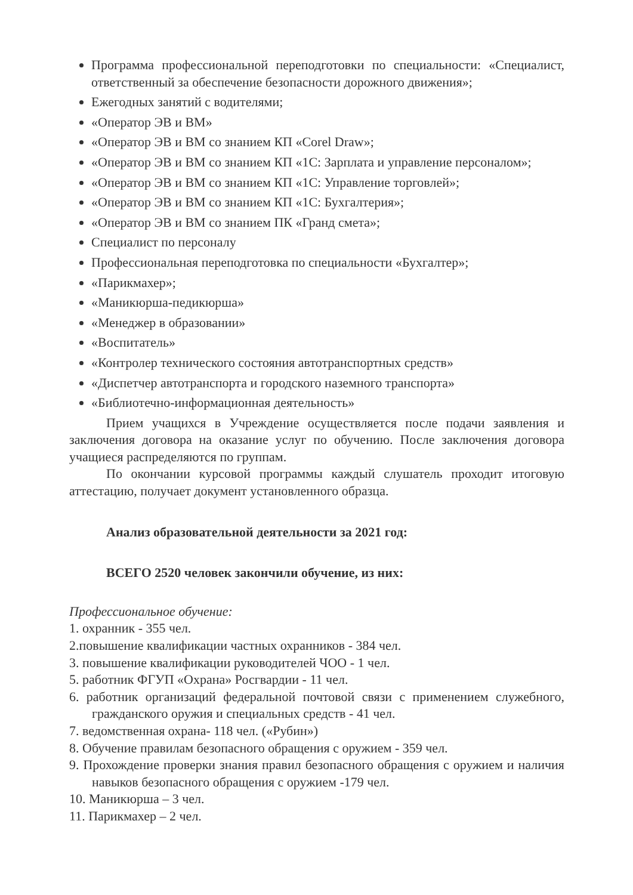Программа профессиональной переподготовки по специальности: «Специалист, ответственный за обеспечение безопасности дорожного движения»;
Ежегодных занятий с водителями;
«Оператор ЭВ и ВМ»
«Оператор ЭВ и ВМ со знанием КП «Corel Draw»;
«Оператор ЭВ и ВМ со знанием КП «1С: Зарплата и управление персоналом»;
«Оператор ЭВ и ВМ со знанием КП «1С: Управление торговлей»;
«Оператор ЭВ и ВМ со знанием КП «1С: Бухгалтерия»;
«Оператор ЭВ и ВМ со знанием ПК «Гранд смета»;
Специалист по персоналу
Профессиональная переподготовка по специальности «Бухгалтер»;
«Парикмахер»;
«Маникюрша-педикюрша»
«Менеджер в образовании»
«Воспитатель»
«Контролер технического состояния автотранспортных средств»
«Диспетчер автотранспорта и городского наземного транспорта»
«Библиотечно-информационная деятельность»
Прием учащихся в Учреждение осуществляется после подачи заявления и заключения договора на оказание услуг по обучению. После заключения договора учащиеся распределяются по группам.
По окончании курсовой программы каждый слушатель проходит итоговую аттестацию, получает документ установленного образца.
Анализ образовательной деятельности за 2021 год:
ВСЕГО 2520 человек закончили обучение, из них:
Профессиональное обучение:
1. охранник - 355 чел.
2.повышение квалификации частных охранников - 384 чел.
3. повышение квалификации руководителей ЧОО - 1 чел.
5. работник ФГУП «Охрана» Росгвардии - 11 чел.
6. работник организаций федеральной почтовой связи с применением служебного, гражданского оружия и специальных средств - 41 чел.
7. ведомственная охрана- 118 чел. («Рубин»)
8. Обучение правилам безопасного обращения с оружием - 359 чел.
9. Прохождение проверки знания правил безопасного обращения с оружием и наличия навыков безопасного обращения с оружием -179 чел.
10. Маникюрша – 3 чел.
11. Парикмахер – 2 чел.